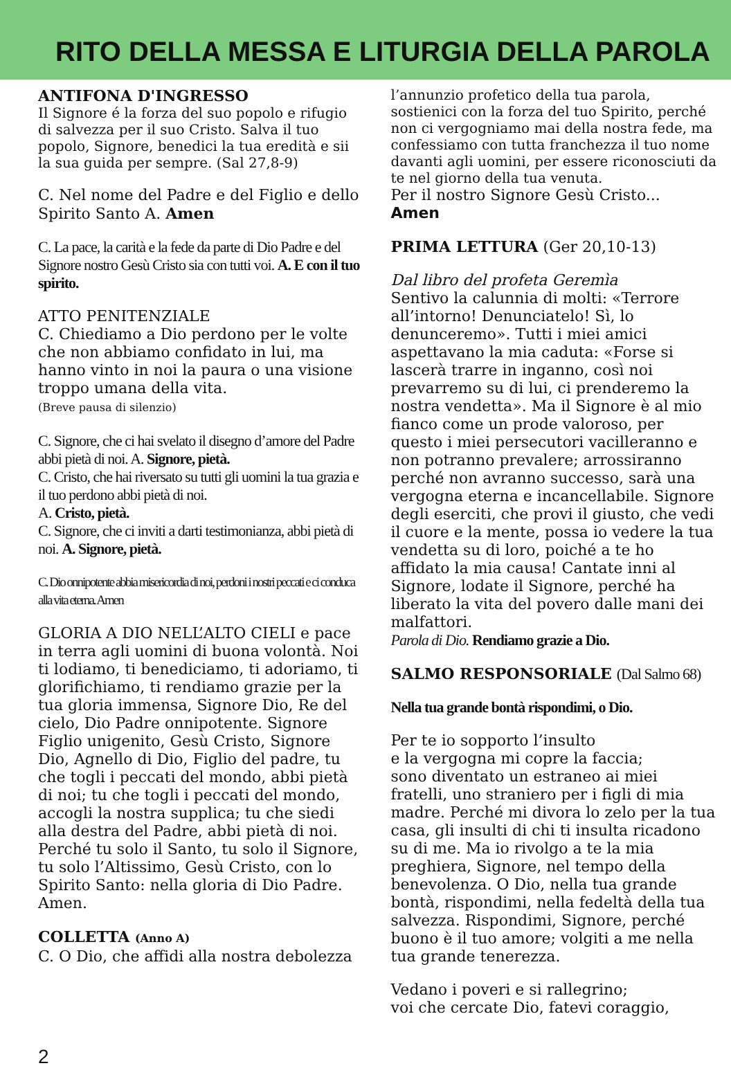RITO DELLA MESSA E LITURGIA DELLA PAROLA
ANTIFONA D'INGRESSO
Il Signore é la forza del suo popolo e rifugio di salvezza per il suo Cristo. Salva il tuo popolo, Signore, benedici la tua eredità e sii la sua guida per sempre. (Sal 27,8-9)
C. Nel nome del Padre e del Figlio e dello Spirito Santo A. Amen
C. La pace, la carità e la fede da parte di Dio Padre e del Signore nostro Gesù Cristo sia con tutti voi. A. E con il tuo spirito.
ATTO PENITENZIALE
C. Chiediamo a Dio perdono per le volte che non abbiamo confidato in lui, ma hanno vinto in noi la paura o una visione troppo umana della vita.
(Breve pausa di silenzio)
C. Signore, che ci hai svelato il disegno d’amore del Padre abbi pietà di noi. A. Signore, pietà.
C. Cristo, che hai riversato su tutti gli uomini la tua grazia e il tuo perdono abbi pietà di noi.
A. Cristo, pietà.
C. Signore, che ci inviti a darti testimonianza, abbi pietà di noi. A. Signore, pietà.
C. Dio onnipotente abbia misericordia di noi, perdoni i nostri peccati e ci conduca alla vita eterna. Amen
GLORIA A DIO NELL’ALTO CIELI e pace in terra agli uomini di buona volontà. Noi ti lodiamo, ti benediciamo, ti adoriamo, ti glorifichiamo, ti rendiamo grazie per la tua gloria immensa, Signore Dio, Re del cielo, Dio Padre onnipotente. Signore Figlio unigenito, Gesù Cristo, Signore Dio, Agnello di Dio, Figlio del padre, tu che togli i peccati del mondo, abbi pietà di noi; tu che togli i peccati del mondo, accogli la nostra supplica; tu che siedi alla destra del Padre, abbi pietà di noi. Perché tu solo il Santo, tu solo il Signore, tu solo l’Altissimo, Gesù Cristo, con lo Spirito Santo: nella gloria di Dio Padre. Amen.
COLLETTA (Anno A)
C. O Dio, che affidi alla nostra debolezza
l’annunzio profetico della tua parola, sostienici con la forza del tuo Spirito, perché non ci vergogniamo mai della nostra fede, ma confessiamo con tutta franchezza il tuo nome davanti agli uomini, per essere riconosciuti da te nel giorno della tua venuta.
Per il nostro Signore Gesù Cristo...
Amen
PRIMA LETTURA (Ger 20,10-13)
Dal libro del profeta Geremìa
Sentivo la calunnia di molti: «Terrore all’intorno! Denunciatelo! Sì, lo denunceremo». Tutti i miei amici aspettavano la mia caduta: «Forse si lascerà trarre in inganno, così noi prevarremo su di lui, ci prenderemo la nostra vendetta». Ma il Signore è al mio fianco come un prode valoroso, per questo i miei persecutori vacilleranno e non potranno prevalere; arrossiranno perché non avranno successo, sarà una vergogna eterna e incancellabile. Signore degli eserciti, che provi il giusto, che vedi il cuore e la mente, possa io vedere la tua vendetta su di loro, poiché a te ho affidato la mia causa! Cantate inni al Signore, lodate il Signore, perché ha liberato la vita del povero dalle mani dei malfattori.
Parola di Dio. Rendiamo grazie a Dio.
SALMO RESPONSORIALE (Dal Salmo 68)
Nella tua grande bontà rispondimi, o Dio.
Per te io sopporto l’insulto
e la vergogna mi copre la faccia;
sono diventato un estraneo ai miei fratelli, uno straniero per i figli di mia madre. Perché mi divora lo zelo per la tua casa, gli insulti di chi ti insulta ricadono su di me. Ma io rivolgo a te la mia preghiera, Signore, nel tempo della benevolenza. O Dio, nella tua grande bontà, rispondimi, nella fedeltà della tua salvezza. Rispondimi, Signore, perché buono è il tuo amore; volgiti a me nella tua grande tenerezza.
Vedano i poveri e si rallegrino;
voi che cercate Dio, fatevi coraggio,
2